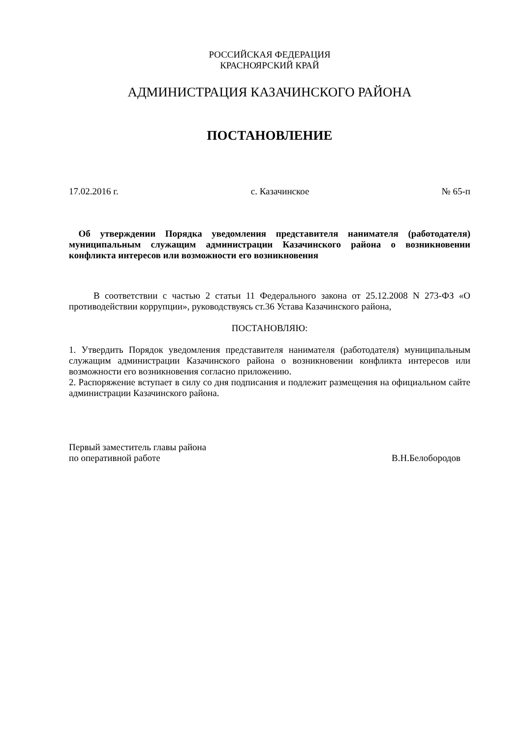РОССИЙСКАЯ ФЕДЕРАЦИЯ
КРАСНОЯРСКИЙ КРАЙ
АДМИНИСТРАЦИЯ КАЗАЧИНСКОГО РАЙОНА
ПОСТАНОВЛЕНИЕ
17.02.2016 г. с. Казачинское № 65-п
Об утверждении Порядка уведомления представителя нанимателя (работодателя) муниципальным служащим администрации Казачинского района о возникновении конфликта интересов или возможности его возникновения
В соответствии с частью 2 статьи 11 Федерального закона от 25.12.2008 N 273-ФЗ «О противодействии коррупции», руководствуясь ст.36 Устава Казачинского района,
ПОСТАНОВЛЯЮ:
1. Утвердить Порядок уведомления представителя нанимателя (работодателя) муниципальным служащим администрации Казачинского района о возникновении конфликта интересов или возможности его возникновения согласно приложению.
2. Распоряжение вступает в силу со дня подписания и подлежит размещения на официальном сайте администрации Казачинского района.
Первый заместитель главы района
по оперативной работе В.Н.Белобородов